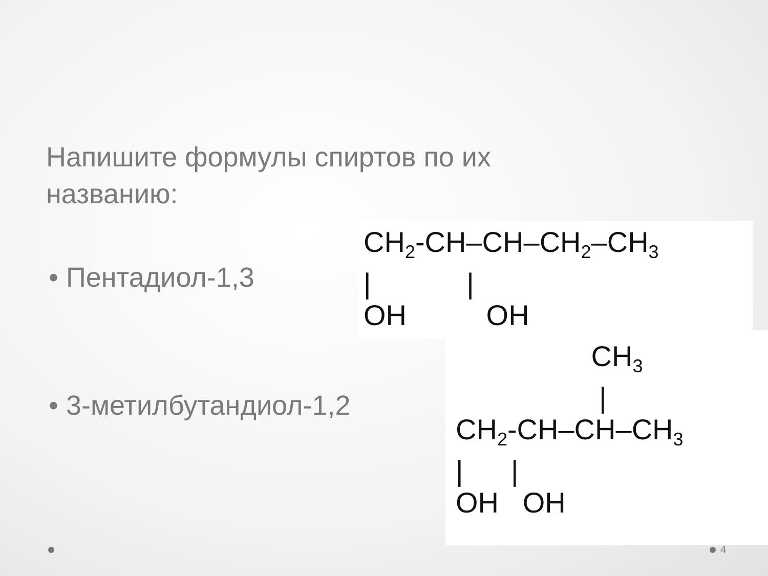Напишите формулы спиртов по их названию:
• Пентадиол-1,3
• 3-метилбутандиол-1,2
CH2-CH–CH–CH2–CH3
|            |
OH          OH
                 CH3
                  |
CH2-CH–CH–CH3
|      |
OH   OH
4